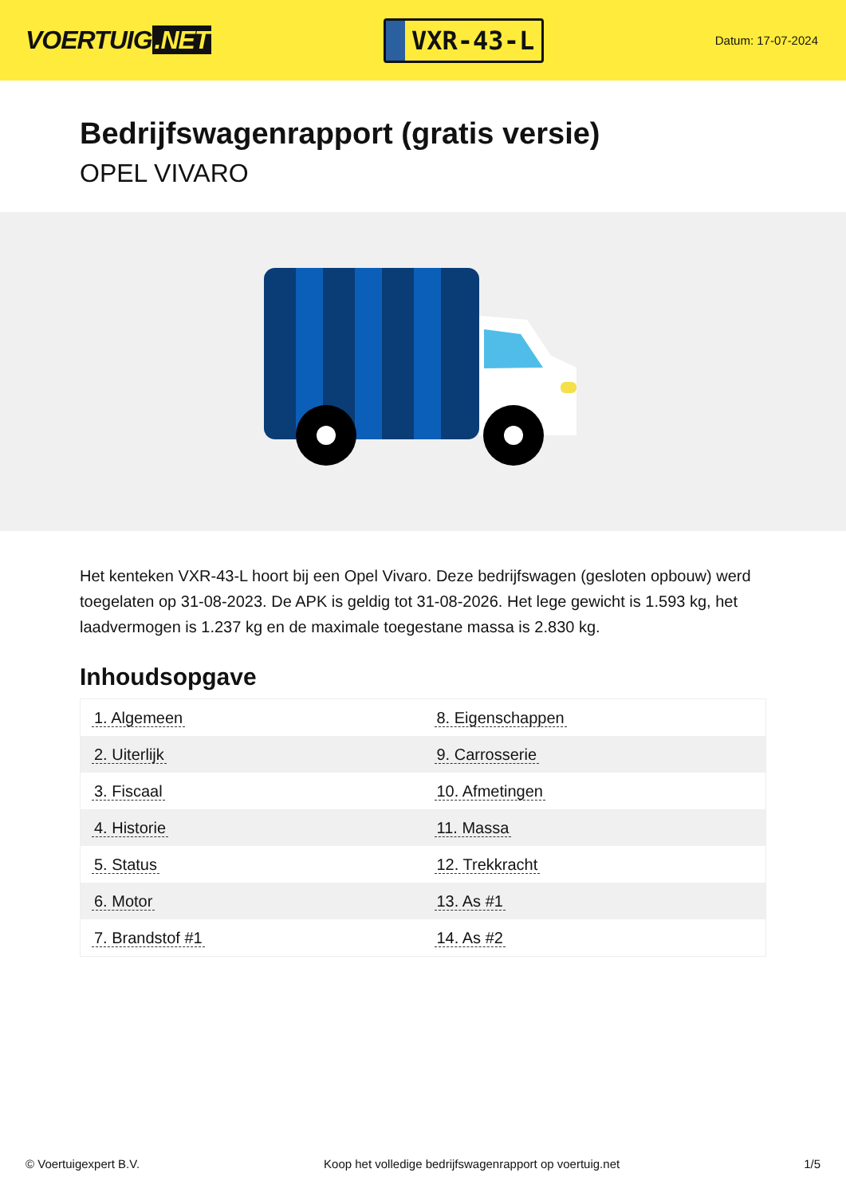VOERTUIG.NET
VXR-43-L
Datum: 17-07-2024
Bedrijfswagenrapport (gratis versie)
OPEL VIVARO
Het kenteken VXR-43-L hoort bij een Opel Vivaro. Deze bedrijfswagen (gesloten opbouw) werd toegelaten op 31-08-2023. De APK is geldig tot 31-08-2026. Het lege gewicht is 1.593 kg, het laadvermogen is 1.237 kg en de maximale toegestane massa is 2.830 kg.
Inhoudsopgave
| 1. Algemeen | 8. Eigenschappen |
| 2. Uiterlijk | 9. Carrosserie |
| 3. Fiscaal | 10. Afmetingen |
| 4. Historie | 11. Massa |
| 5. Status | 12. Trekkracht |
| 6. Motor | 13. As #1 |
| 7. Brandstof #1 | 14. As #2 |
© Voertuigexpert B.V. Koop het volledige bedrijfswagenrapport op voertuig.net 1/5